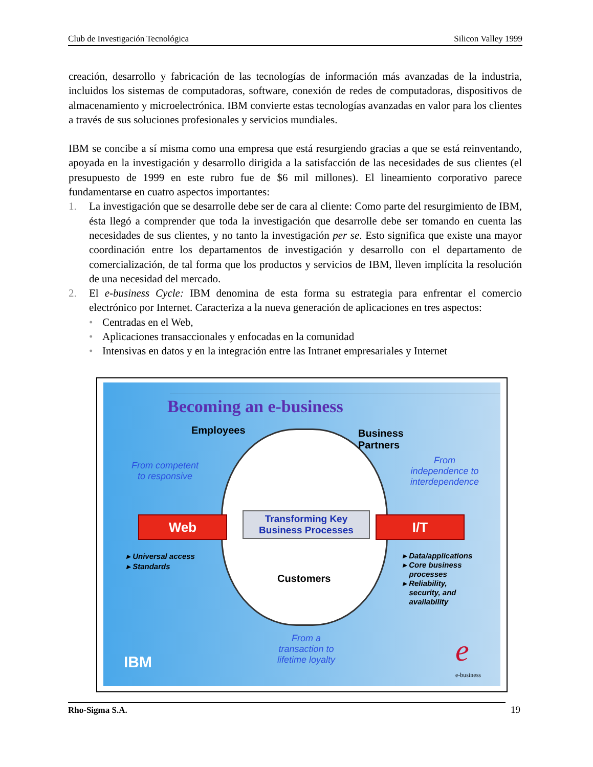Club de Investigación Tecnológica Silicon Valley 1999
creación, desarrollo y fabricación de las tecnologías de información más avanzadas de la industria, incluidos los sistemas de computadoras, software, conexión de redes de computadoras, dispositivos de almacenamiento y microelectrónica. IBM convierte estas tecnologías avanzadas en valor para los clientes a través de sus soluciones profesionales y servicios mundiales.
IBM se concibe a sí misma como una empresa que está resurgiendo gracias a que se está reinventando, apoyada en la investigación y desarrollo dirigida a la satisfacción de las necesidades de sus clientes (el presupuesto de 1999 en este rubro fue de $6 mil millones). El lineamiento corporativo parece fundamentarse en cuatro aspectos importantes:
1. La investigación que se desarrolle debe ser de cara al cliente: Como parte del resurgimiento de IBM, ésta llegó a comprender que toda la investigación que desarrolle debe ser tomando en cuenta las necesidades de sus clientes, y no tanto la investigación per se. Esto significa que existe una mayor coordinación entre los departamentos de investigación y desarrollo con el departamento de comercialización, de tal forma que los productos y servicios de IBM, lleven implícita la resolución de una necesidad del mercado.
2. El e-business Cycle: IBM denomina de esta forma su estrategia para enfrentar el comercio electrónico por Internet. Caracteriza a la nueva generación de aplicaciones en tres aspectos:
• Centradas en el Web,
• Aplicaciones transaccionales y enfocadas en la comunidad
• Intensivas en datos y en la integración entre las Intranet empresariales y Internet
Becoming an e-business
Employees
Business
Partners
From competent
to responsive
From
independence to
interdependence
Web I/T
Transforming Key
Business Processes
▸ Universal access
▸ Standards
▸ Data/applications
▸ Core business
processes
▸ Reliability,
security, and
availability
Customers
From a
transaction to
lifetime loyalty
IBM e
e-business
Rho-Sigma S.A. 19